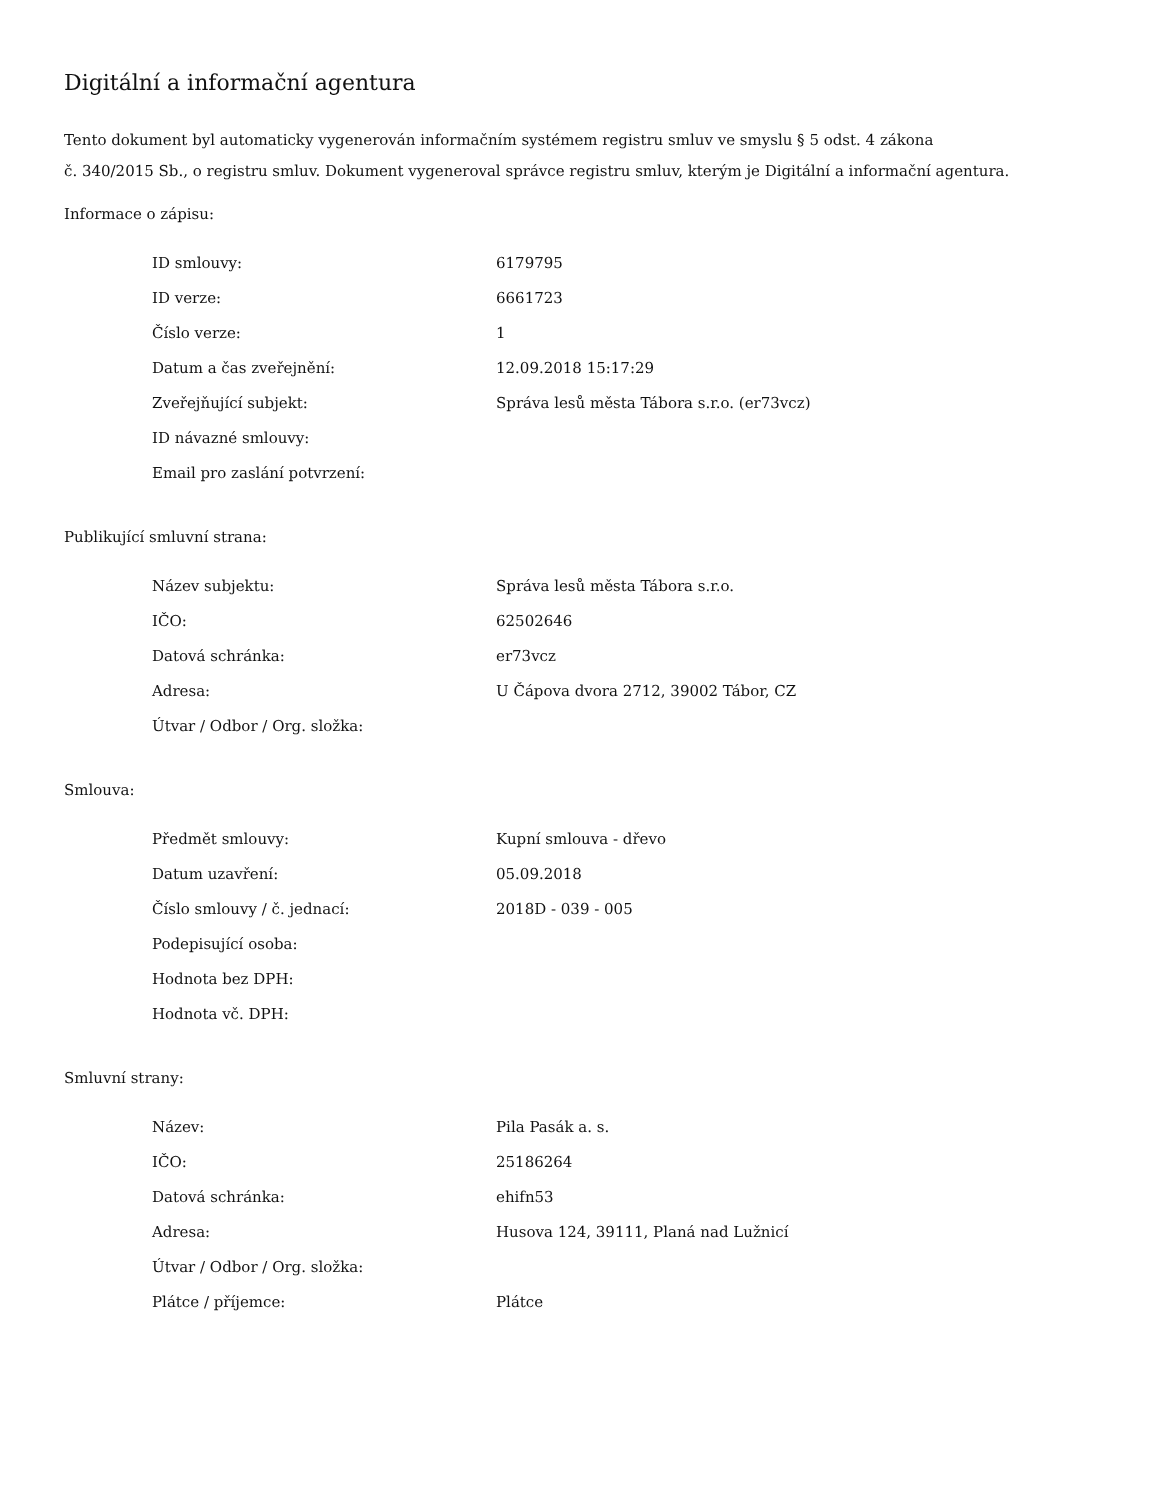Digitální a informační agentura
Tento dokument byl automaticky vygenerován informačním systémem registru smluv ve smyslu § 5 odst. 4 zákona
č. 340/2015 Sb., o registru smluv. Dokument vygeneroval správce registru smluv, kterým je Digitální a informační agentura.
Informace o zápisu:
| ID smlouvy: | 6179795 |
| ID verze: | 6661723 |
| Číslo verze: | 1 |
| Datum a čas zveřejnění: | 12.09.2018 15:17:29 |
| Zveřejňující subjekt: | Správa lesů města Tábora s.r.o. (er73vcz) |
| ID návazné smlouvy: | |
| Email pro zaslání potvrzení: | |
Publikující smluvní strana:
| Název subjektu: | Správa lesů města Tábora s.r.o. |
| IČO: | 62502646 |
| Datová schránka: | er73vcz |
| Adresa: | U Čápova dvora 2712, 39002 Tábor, CZ |
| Útvar / Odbor / Org. složka: | |
Smlouva:
| Předmět smlouvy: | Kupní smlouva - dřevo |
| Datum uzavření: | 05.09.2018 |
| Číslo smlouvy / č. jednací: | 2018D - 039 - 005 |
| Podepisující osoba: | |
| Hodnota bez DPH: | |
| Hodnota vč. DPH: | |
Smluvní strany:
| Název: | Pila Pasák a. s. |
| IČO: | 25186264 |
| Datová schránka: | ehifn53 |
| Adresa: | Husova 124, 39111, Planá nad Lužnicí |
| Útvar / Odbor / Org. složka: | |
| Plátce / příjemce: | Plátce |